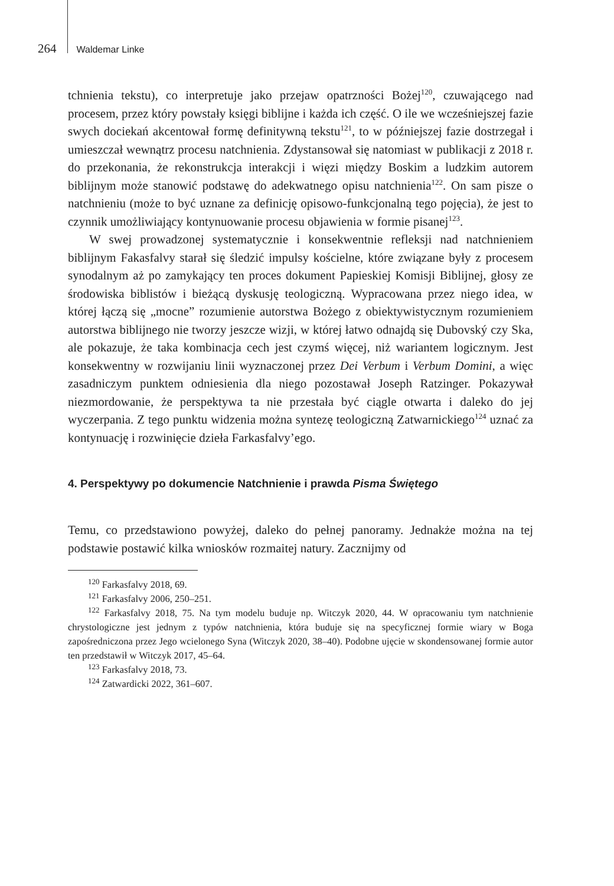264 Waldemar Linke
tchnienia tekstu), co interpretuje jako przejaw opatrzności Bożej<sup>120</sup>, czuwającego nad procesem, przez który powstały księgi biblijne i każda ich część. O ile we wcześniejszej fazie swych dociekań akcentował formę definitywną tekstu<sup>121</sup>, to w późniejszej fazie dostrzegał i umieszczał wewnątrz procesu natchnienia. Zdystansował się natomiast w publikacji z 2018 r. do przekonania, że rekonstrukcja interakcji i więzi między Boskim a ludzkim autorem biblijnym może stanowić podstawę do adekwatnego opisu natchnienia<sup>122</sup>. On sam pisze o natchnieniu (może to być uznane za definicję opisowo-funkcjonalną tego pojęcia), że jest to czynnik umożliwiający kontynuowanie procesu objawienia w formie pisanej<sup>123</sup>.
W swej prowadzonej systematycznie i konsekwentnie refleksji nad natchnieniem biblijnym Fakasfalvy starał się śledzić impulsy kościelne, które związane były z procesem synodalnym aż po zamykający ten proces dokument Papieskiej Komisji Biblijnej, głosy ze środowiska biblistów i bieżącą dyskusję teologiczną. Wypracowana przez niego idea, w której łączą się „mocne” rozumienie autorstwa Bożego z obiektywistycznym rozumieniem autorstwa biblijnego nie tworzy jeszcze wizji, w której łatwo odnajdą się Dubovský czy Ska, ale pokazuje, że taka kombinacja cech jest czymś więcej, niż wariantem logicznym. Jest konsekwentny w rozwijaniu linii wyznaczonej przez Dei Verbum i Verbum Domini, a więc zasadniczym punktem odniesienia dla niego pozostawał Joseph Ratzinger. Pokazywał niezmordowanie, że perspektywa ta nie przestała być ciągle otwarta i daleko do jej wyczerpania. Z tego punktu widzenia można syntezę teologiczną Zatwarnickiego<sup>124</sup> uznać za kontynuację i rozwinięcie dzieła Farkasfalvy’ego.
4. Perspektywy po dokumencie Natchnienie i prawda Pisma Świętego
Temu, co przedstawiono powyżej, daleko do pełnej panoramy. Jednakże można na tej podstawie postawić kilka wniosków rozmaitej natury. Zacznijmy od
<sup>120</sup> Farkasfalvy 2018, 69.
<sup>121</sup> Farkasfalvy 2006, 250–251.
<sup>122</sup> Farkasfalvy 2018, 75. Na tym modelu buduje np. Witczyk 2020, 44. W opracowaniu tym natchnienie chrystologiczne jest jednym z typów natchnienia, która buduje się na specyficznej formie wiary w Boga zapośredniczona przez Jego wcielonego Syna (Witczyk 2020, 38–40). Podobne ujęcie w skondensowanej formie autor ten przedstawił w Witczyk 2017, 45–64.
<sup>123</sup> Farkasfalvy 2018, 73.
<sup>124</sup> Zatwardicki 2022, 361–607.